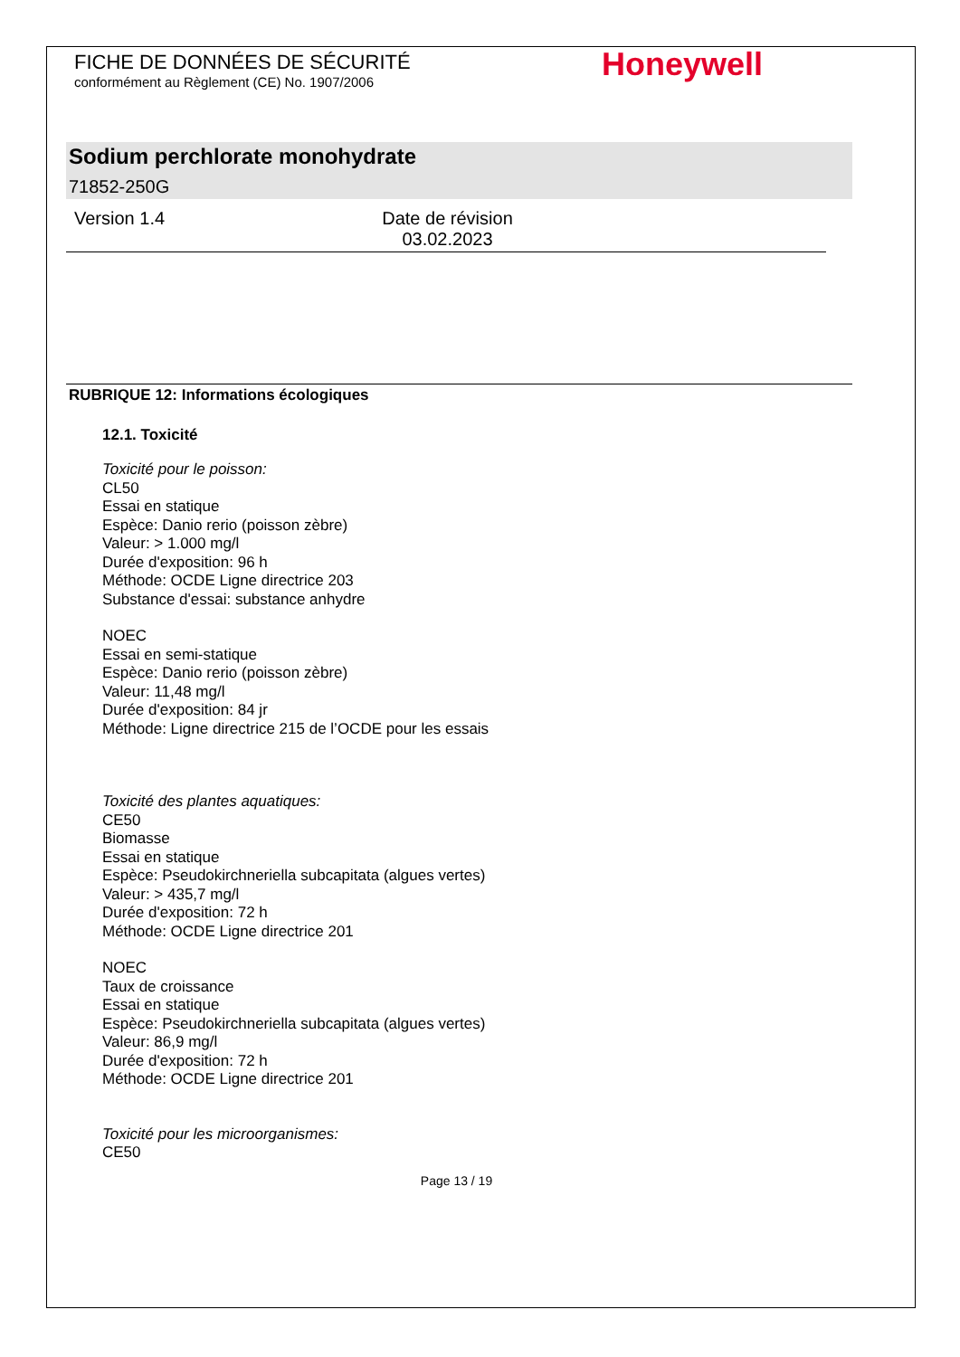Honeywell
FICHE DE DONNÉES DE SÉCURITÉ
conformément au Règlement (CE) No. 1907/2006
Sodium perchlorate monohydrate
71852-250G
Version 1.4 Date de révision
03.02.2023
RUBRIQUE 12: Informations écologiques
12.1. Toxicité
Toxicité pour le poisson:
CL50
Essai en statique
Espèce: Danio rerio (poisson zèbre)
Valeur: > 1.000 mg/l
Durée d'exposition: 96 h
Méthode: OCDE Ligne directrice 203
Substance d'essai: substance anhydre
NOEC
Essai en semi-statique
Espèce: Danio rerio (poisson zèbre)
Valeur: 11,48 mg/l
Durée d'exposition: 84 jr
Méthode: Ligne directrice 215 de l’OCDE pour les essais
Toxicité des plantes aquatiques:
CE50
Biomasse
Essai en statique
Espèce: Pseudokirchneriella subcapitata (algues vertes)
Valeur: > 435,7 mg/l
Durée d'exposition: 72 h
Méthode: OCDE Ligne directrice 201
NOEC
Taux de croissance
Essai en statique
Espèce: Pseudokirchneriella subcapitata (algues vertes)
Valeur: 86,9 mg/l
Durée d'exposition: 72 h
Méthode: OCDE Ligne directrice 201
Toxicité pour les microorganismes:
CE50
Page 13 / 19